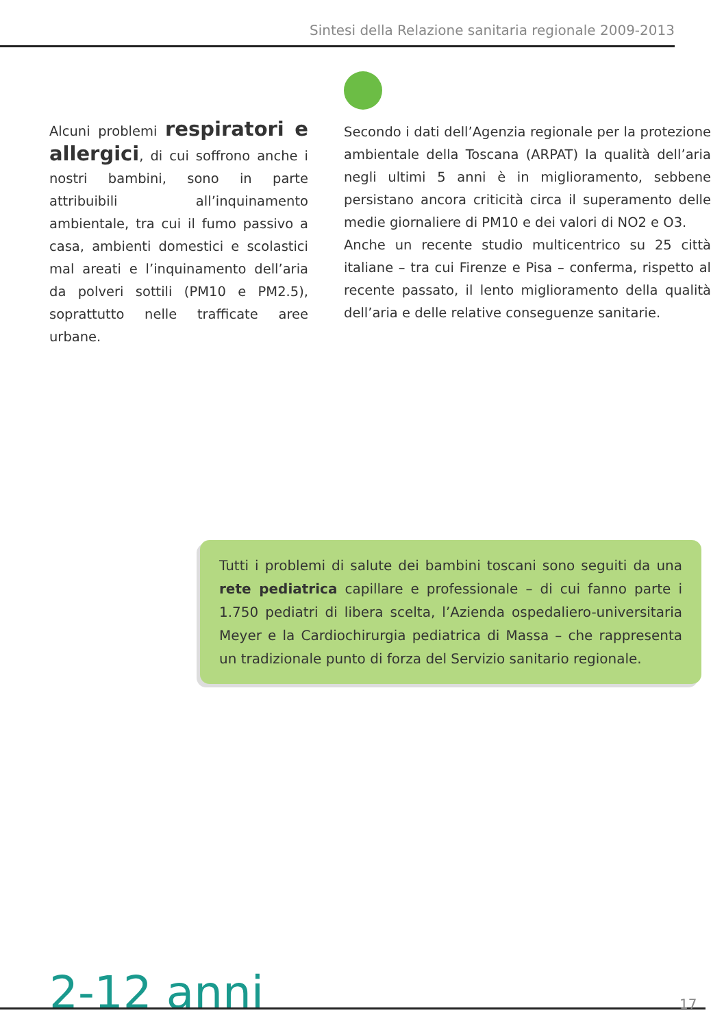Sintesi della Relazione sanitaria regionale 2009-2013
Alcuni problemi respiratori e allergici, di cui soffrono anche i nostri bambini, sono in parte attribuibili all’inquinamento ambientale, tra cui il fumo passivo a casa, ambienti domestici e scolastici mal areati e l’inquinamento dell’aria da polveri sottili (PM10 e PM2.5), soprattutto nelle trafficate aree urbane.
Secondo i dati dell’Agenzia regionale per la protezione ambientale della Toscana (ARPAT) la qualità dell’aria negli ultimi 5 anni è in miglioramento, sebbene persistano ancora criticità circa il superamento delle medie giornaliere di PM10 e dei valori di NO2 e O3.
Anche un recente studio multicentrico su 25 città italiane – tra cui Firenze e Pisa – conferma, rispetto al recente passato, il lento miglioramento della qualità dell’aria e delle relative conseguenze sanitarie.
Tutti i problemi di salute dei bambini toscani sono seguiti da una rete pediatrica capillare e professionale – di cui fanno parte i 1.750 pediatri di libera scelta, l’Azienda ospedaliero-universitaria Meyer e la Cardiochirurgia pediatrica di Massa – che rappresenta un tradizionale punto di forza del Servizio sanitario regionale.
2-12 anni 17